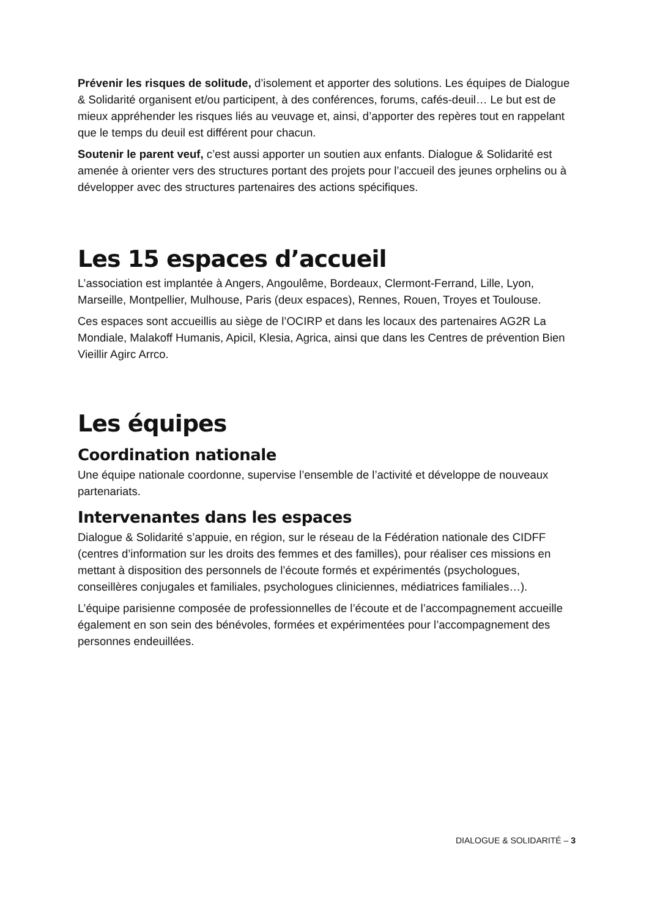Prévenir les risques de solitude, d’isolement et apporter des solutions. Les équipes de Dialogue & Solidarité organisent et/ou participent, à des conférences, forums, cafés-deuil… Le but est de mieux appréhender les risques liés au veuvage et, ainsi, d’apporter des repères tout en rappelant que le temps du deuil est différent pour chacun.
Soutenir le parent veuf, c’est aussi apporter un soutien aux enfants. Dialogue & Solidarité est amenée à orienter vers des structures portant des projets pour l’accueil des jeunes orphelins ou à développer avec des structures partenaires des actions spécifiques.
Les 15 espaces d’accueil
L’association est implantée à Angers, Angoulême, Bordeaux, Clermont-Ferrand, Lille, Lyon, Marseille, Montpellier, Mulhouse, Paris (deux espaces), Rennes, Rouen, Troyes et Toulouse.
Ces espaces sont accueillis au siège de l’OCIRP et dans les locaux des partenaires AG2R La Mondiale, Malakoff Humanis, Apicil, Klesia, Agrica, ainsi que dans les Centres de prévention Bien Vieillir Agirc Arrco.
Les équipes
Coordination nationale
Une équipe nationale coordonne, supervise l’ensemble de l’activité et développe de nouveaux partenariats.
Intervenantes dans les espaces
Dialogue & Solidarité s’appuie, en région, sur le réseau de la Fédération nationale des CIDFF (centres d’information sur les droits des femmes et des familles), pour réaliser ces missions en mettant à disposition des personnels de l’écoute formés et expérimentés (psychologues, conseillères conjugales et familiales, psychologues cliniciennes, médiatrices familiales…).
L’équipe parisienne composée de professionnelles de l’écoute et de l’accompagnement accueille également en son sein des bénévoles, formées et expérimentées pour l’accompagnement des personnes endeuillées.
DIALOGUE & SOLIDARITÉ – 3